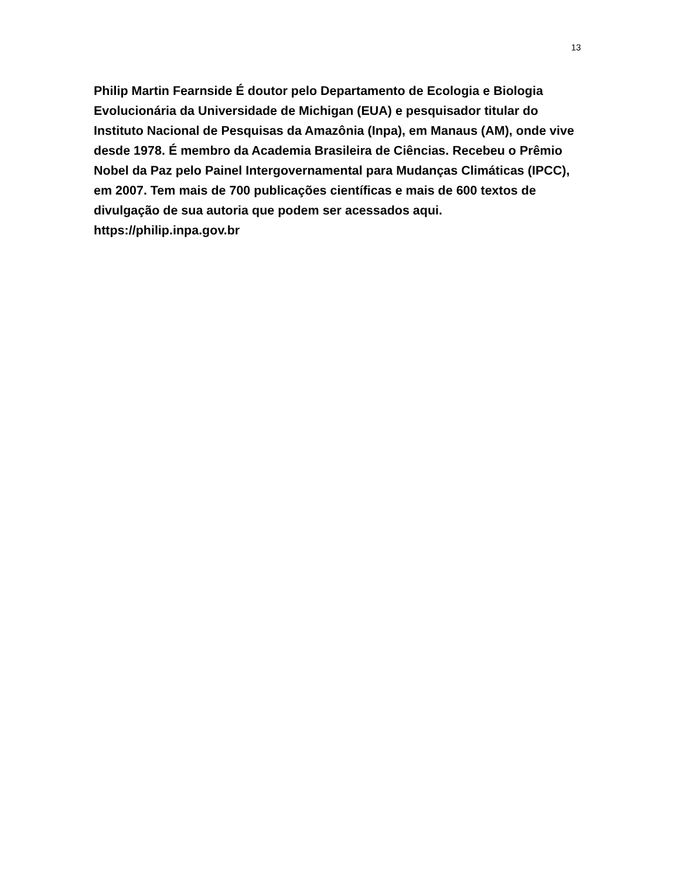13
Philip Martin Fearnside É doutor pelo Departamento de Ecologia e Biologia Evolucionária da Universidade de Michigan (EUA) e pesquisador titular do Instituto Nacional de Pesquisas da Amazônia (Inpa), em Manaus (AM), onde vive desde 1978. É membro da Academia Brasileira de Ciências. Recebeu o Prêmio Nobel da Paz pelo Painel Intergovernamental para Mudanças Climáticas (IPCC), em 2007. Tem mais de 700 publicações científicas e mais de 600 textos de divulgação de sua autoria que podem ser acessados aqui.
https://philip.inpa.gov.br